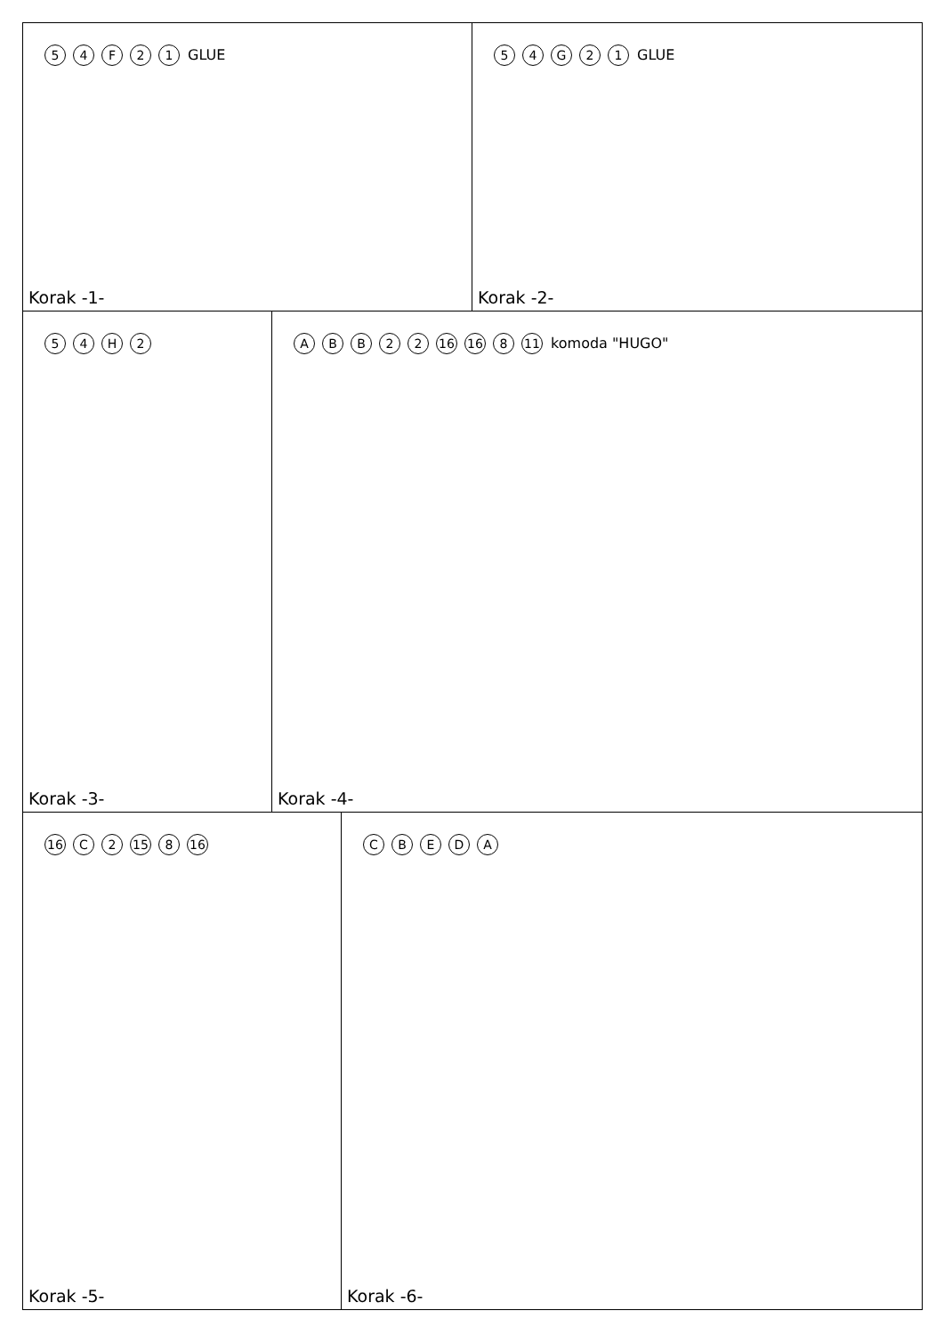54 F 21 GLUE
Korak -1-
54 G 21 GLUE
Korak -2-
54 H 2
Korak -3-
ABB 22 16 16 8 11 komoda "HUGO"
Korak -4-
16 C 2 15 8 16
Korak -5-
CBEDA
Korak -6-